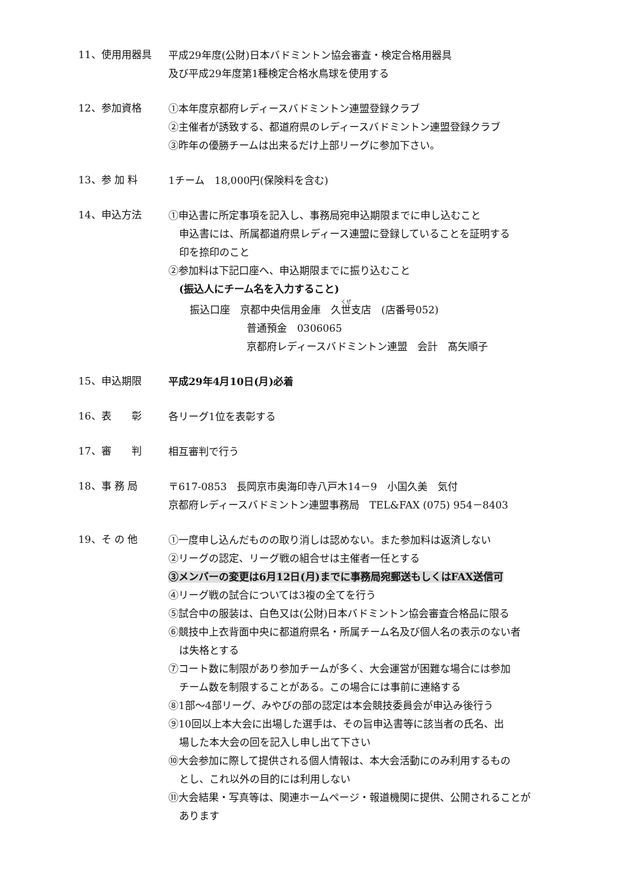11、使用用器具
平成29年度(公財)日本バドミントン協会審査・検定合格用器具
及び平成29年度第1種検定合格水鳥球を使用する
12、参加資格
①本年度京都府レディースバドミントン連盟登録クラブ
②主催者が誘致する、都道府県のレディースバドミントン連盟登録クラブ
③昨年の優勝チームは出来るだけ上部リーグに参加下さい。
13、参 加 料
1チーム　18,000円(保険料を含む)
14、申込方法
①申込書に所定事項を記入し、事務局宛申込期限までに申し込むこと
申込書には、所属都道府県レディース連盟に登録していることを証明する
印を捺印のこと
②参加料は下記口座へ、申込期限までに振り込むこと
(振込人にチーム名を入力すること)
振込口座　京都中央信用金庫　久世支店　(店番号052)
普通預金　0306065
京都府レディースバドミントン連盟　会計　髙矢順子
15、申込期限
平成29年4月10日(月)必着
16、表　　彰
各リーグ1位を表彰する
17、審　　判
相互審判で行う
18、事 務 局
〒617-0853　長岡京市奥海印寺八戸木14－9　小国久美　気付
京都府レディースバドミントン連盟事務局　TEL&FAX (075) 954－8403
19、そ の 他
①一度申し込んだものの取り消しは認めない。また参加料は返済しない
②リーグの認定、リーグ戦の組合せは主催者一任とする
③メンバーの変更は6月12日(月)までに事務局宛郵送もしくはFAX送信可
④リーグ戦の試合については3複の全てを行う
⑤試合中の服装は、白色又は(公財)日本バドミントン協会審査合格品に限る
⑥競技中上衣背面中央に都道府県名・所属チーム名及び個人名の表示のない者
は失格とする
⑦コート数に制限があり参加チームが多く、大会運営が困難な場合には参加
チーム数を制限することがある。この場合には事前に連絡する
⑧1部～4部リーグ、みやびの部の認定は本会競技委員会が申込み後行う
⑨10回以上本大会に出場した選手は、その旨申込書等に該当者の氏名、出
場した本大会の回を記入し申し出て下さい
⑩大会参加に際して提供される個人情報は、本大会活動にのみ利用するもの
とし、これ以外の目的には利用しない
⑪大会結果・写真等は、関連ホームページ・報道機関に提供、公開されることが
あります